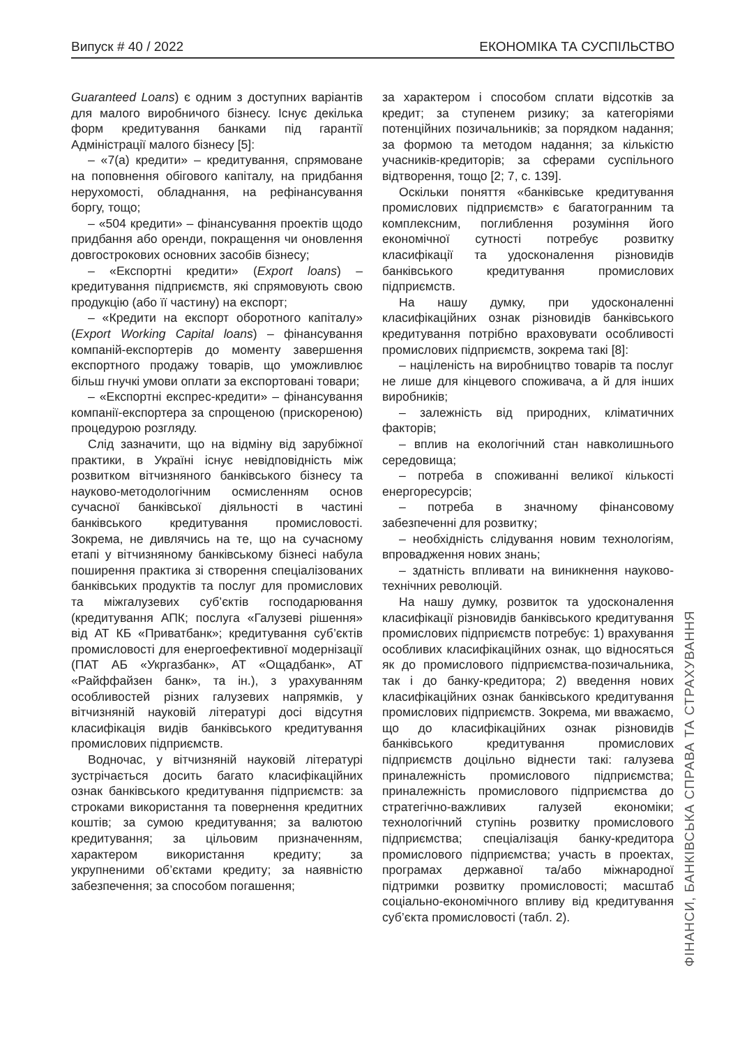Випуск # 40 / 2022 ЕКОНОМІКА ТА СУСПІЛЬСТВО
Guaranteed Loans) є одним з доступних варіантів для малого виробничого бізнесу. Існує декілька форм кредитування банками під гарантії Адміністрації малого бізнесу [5]:
– «7(a) кредити» – кредитування, спрямоване на поповнення обігового капіталу, на придбання нерухомості, обладнання, на рефінансування боргу, тощо;
– «504 кредити» – фінансування проектів щодо придбання або оренди, покращення чи оновлення довгострокових основних засобів бізнесу;
– «Експортні кредити» (Export loans) – кредитування підприємств, які спрямовують свою продукцію (або її частину) на експорт;
– «Кредити на експорт оборотного капіталу» (Export Working Capital loans) – фінансування компаній-експортерів до моменту завершення експортного продажу товарів, що уможливлює більш гнучкі умови оплати за експортовані товари;
– «Експортні експрес-кредити» – фінансування компанії-експортера за спрощеною (прискореною) процедурою розгляду.
Слід зазначити, що на відміну від зарубіжної практики, в Україні існує невідповідність між розвитком вітчизняного банківського бізнесу та науково-методологічним осмисленням основ сучасної банківської діяльності в частині банківського кредитування промисловості. Зокрема, не дивлячись на те, що на сучасному етапі у вітчизняному банківському бізнесі набула поширення практика зі створення спеціалізованих банківських продуктів та послуг для промислових та міжгалузевих суб’єктів господарювання (кредитування АПК; послуга «Галузеві рішення» від АТ КБ «Приватбанк»; кредитування суб’єктів промисловості для енергоефективної модернізації (ПАТ АБ «Укргазбанк», АТ «Ощадбанк», АТ «Райффайзен банк», та ін.), з урахуванням особливостей різних галузевих напрямків, у вітчизняній науковій літературі досі відсутня класифікація видів банківського кредитування промислових підприємств.
Водночас, у вітчизняній науковій літературі зустрічається досить багато класифікаційних ознак банківського кредитування підприємств: за строками використання та повернення кредитних коштів; за сумою кредитування; за валютою кредитування; за цільовим призначенням, характером використання кредиту; за укрупненими об’єктами кредиту; за наявністю забезпечення; за способом погашення;
за характером і способом сплати відсотків за кредит; за ступенем ризику; за категоріями потенційних позичальників; за порядком надання; за формою та методом надання; за кількістю учасників-кредиторів; за сферами суспільного відтворення, тощо [2; 7, с. 139].
Оскільки поняття «банківське кредитування промислових підприємств» є багатогранним та комплексним, поглиблення розуміння його економічної сутності потребує розвитку класифікації та удосконалення різновидів банківського кредитування промислових підприємств.
На нашу думку, при удосконаленні класифікаційних ознак різновидів банківського кредитування потрібно враховувати особливості промислових підприємств, зокрема такі [8]:
– націленість на виробництво товарів та послуг не лише для кінцевого споживача, а й для інших виробників;
– залежність від природних, кліматичних факторів;
– вплив на екологічний стан навколишнього середовища;
– потреба в споживанні великої кількості енергоресурсів;
– потреба в значному фінансовому забезпеченні для розвитку;
– необхідність слідування новим технологіям, впровадження нових знань;
– здатність впливати на виникнення науково-технічних революцій.
На нашу думку, розвиток та удосконалення класифікації різновидів банківського кредитування промислових підприємств потребує: 1) врахування особливих класифікаційних ознак, що відносяться як до промислового підприємства-позичальника, так і до банку-кредитора; 2) введення нових класифікаційних ознак банківського кредитування промислових підприємств. Зокрема, ми вважаємо, що до класифікаційних ознак різновидів банківського кредитування промислових підприємств доцільно віднести такі: галузева приналежність промислового підприємства; приналежність промислового підприємства до стратегічно-важливих галузей економіки; технологічний ступінь розвитку промислового підприємства; спеціалізація банку-кредитора промислового підприємства; участь в проектах, програмах державної та/або міжнародної підтримки розвитку промисловості; масштаб соціально-економічного впливу від кредитування суб’єкта промисловості (табл. 2).
ФІНАНСИ, БАНКІВСЬКА СПРАВА ТА СТРАХУВАННЯ